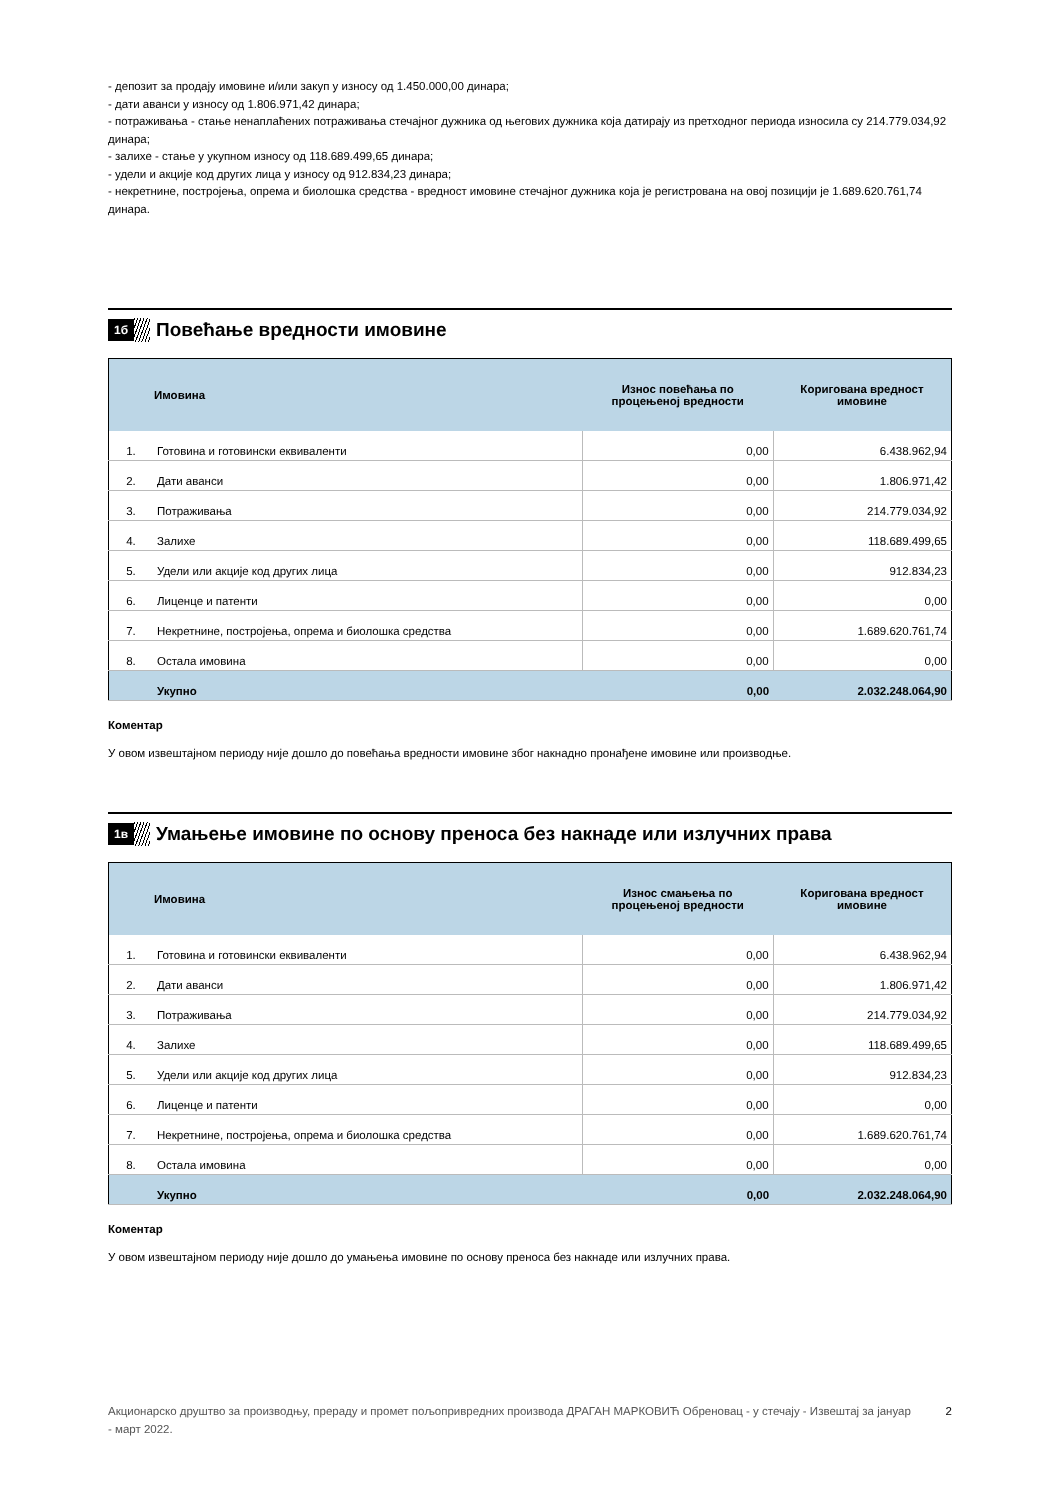- депозит за продају имовине и/или закуп у износу од 1.450.000,00 динара;
- дати аванси у износу од 1.806.971,42 динара;
- потраживања - стање ненаплаћених потраживања стечајног дужника од његових дужника која датирају из претходног периода износила су 214.779.034,92 динара;
- залихе - стање у укупном износу од 118.689.499,65 динара;
- удели и акције код других лица у износу од 912.834,23 динара;
- некретнине, постројења, опрема и биолошка средства - вредност имовине стечајног дужника која је регистрована на овој позицији је 1.689.620.761,74 динара.
1б
Повећање вредности имовине
| | Имовина | Износ повећања по процењеној вредности | Коригована вредност имовине |
| --- | --- | --- | --- |
| 1. | Готовина и готовински еквиваленти | 0,00 | 6.438.962,94 |
| 2. | Дати аванси | 0,00 | 1.806.971,42 |
| 3. | Потраживања | 0,00 | 214.779.034,92 |
| 4. | Залихе | 0,00 | 118.689.499,65 |
| 5. | Удели или акције код других лица | 0,00 | 912.834,23 |
| 6. | Лиценце и патенти | 0,00 | 0,00 |
| 7. | Некретнине, постројења, опрема и биолошка средства | 0,00 | 1.689.620.761,74 |
| 8. | Остала имовина | 0,00 | 0,00 |
| | Укупно | 0,00 | 2.032.248.064,90 |
Коментар
У овом извештајном периоду није дошло до повећања вредности имовине због накнадно пронађене имовине или производње.
1в
Умањење имовине по основу преноса без накнаде или излучних права
| | Имовина | Износ смањења по процењеној вредности | Коригована вредност имовине |
| --- | --- | --- | --- |
| 1. | Готовина и готовински еквиваленти | 0,00 | 6.438.962,94 |
| 2. | Дати аванси | 0,00 | 1.806.971,42 |
| 3. | Потраживања | 0,00 | 214.779.034,92 |
| 4. | Залихе | 0,00 | 118.689.499,65 |
| 5. | Удели или акције код других лица | 0,00 | 912.834,23 |
| 6. | Лиценце и патенти | 0,00 | 0,00 |
| 7. | Некретнине, постројења, опрема и биолошка средства | 0,00 | 1.689.620.761,74 |
| 8. | Остала имовина | 0,00 | 0,00 |
| | Укупно | 0,00 | 2.032.248.064,90 |
Коментар
У овом извештајном периоду није дошло до умањења имовине по основу преноса без накнаде или излучних права.
Акционарско друштво за производњу, прераду и промет пољопривредних производа ДРАГАН МАРКОВИЋ Обреновац - у стечају - Извештај за јануар - март 2022.
2